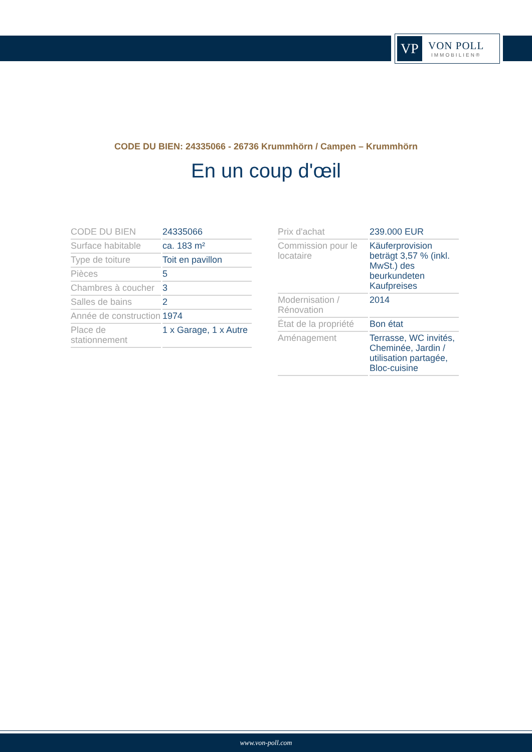VP
VON POLL
IMMOBILIEN®
CODE DU BIEN: 24335066 - 26736 Krummhörn / Campen – Krummhörn
En un coup d'œil
| CODE DU BIEN | 24335066 |
| Surface habitable | ca. 183 m² |
| Type de toiture | Toit en pavillon |
| Pièces | 5 |
| Chambres à coucher | 3 |
| Salles de bains | 2 |
| Année de construction | 1974 |
| Place de stationnement | 1 x Garage, 1 x Autre |
| Prix d'achat | 239.000 EUR |
| Commission pour le locataire | Käuferprovision beträgt 3,57 % (inkl. MwSt.) des beurkundeten Kaufpreises |
| Modernisation / Rénovation | 2014 |
| État de la propriété | Bon état |
| Aménagement | Terrasse, WC invités, Cheminée, Jardin / utilisation partagée, Bloc-cuisine |
www.von-poll.com